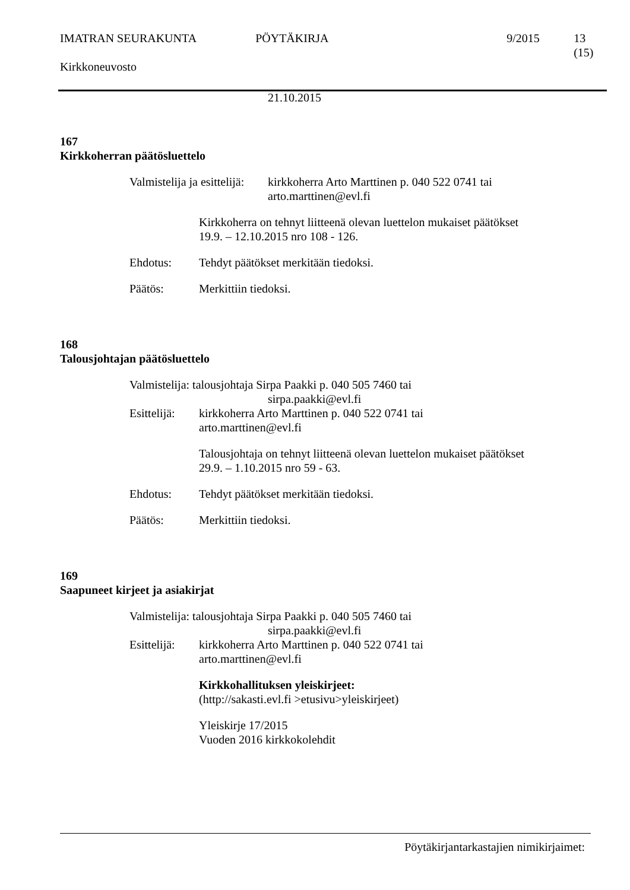IMATRAN SEURAKUNTA PÖYTÄKIRJA 9/2015 13 (15)
Kirkkoneuvosto
21.10.2015
167
Kirkkoherran päätösluettelo
Valmistelija ja esittelijä:
kirkkoherra Arto Marttinen p. 040 522 0741 tai
arto.marttinen@evl.fi
Kirkkoherra on tehnyt liitteenä olevan luettelon mukaiset päätökset
19.9. – 12.10.2015 nro 108 - 126.
Ehdotus: Tehdyt päätökset merkitään tiedoksi.
Päätös: Merkittiin tiedoksi.
168
Talousjohtajan päätösluettelo
Valmistelija: talousjohtaja Sirpa Paakki p. 040 505 7460 tai
sirpa.paakki@evl.fi
Esittelijä:
kirkkoherra Arto Marttinen p. 040 522 0741 tai
arto.marttinen@evl.fi
Talousjohtaja on tehnyt liitteenä olevan luettelon mukaiset päätökset
29.9. – 1.10.2015 nro 59 - 63.
Ehdotus: Tehdyt päätökset merkitään tiedoksi.
Päätös: Merkittiin tiedoksi.
169
Saapuneet kirjeet ja asiakirjat
Valmistelija: talousjohtaja Sirpa Paakki p. 040 505 7460 tai
sirpa.paakki@evl.fi
Esittelijä:
kirkkoherra Arto Marttinen p. 040 522 0741 tai
arto.marttinen@evl.fi
Kirkkohallituksen yleiskirjeet:
(http://sakasti.evl.fi >etusivu>yleiskirjeet)
Yleiskirje 17/2015
Vuoden 2016 kirkkokolehdit
Pöytäkirjantarkastajien nimikirjaimet: